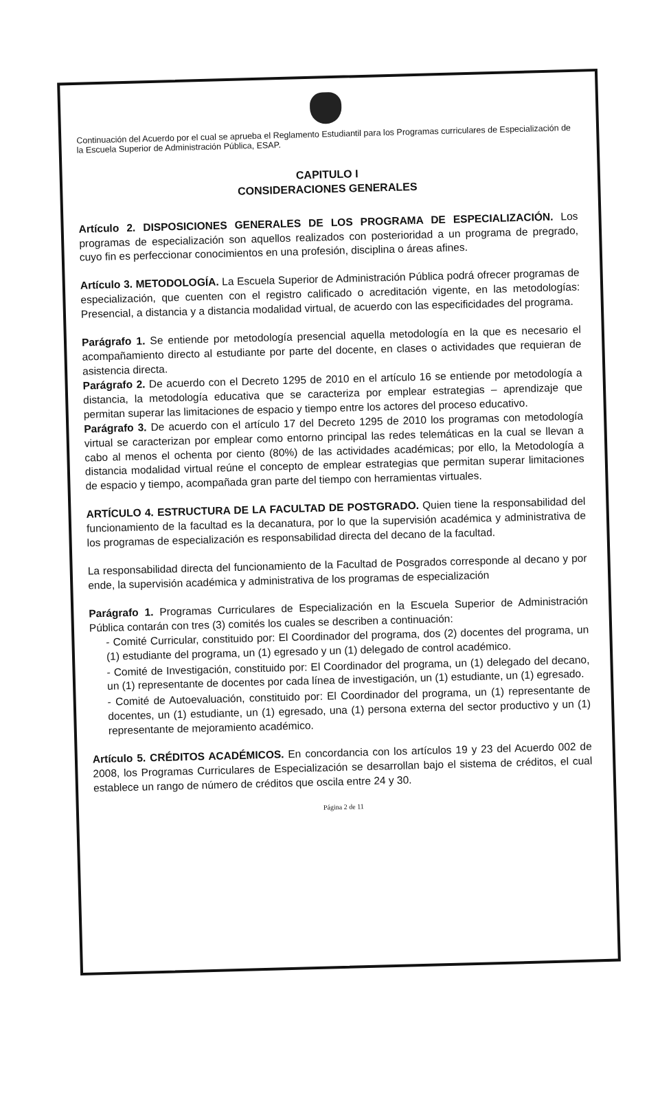Continuación del Acuerdo por el cual se aprueba el Reglamento Estudiantil para los Programas curriculares de Especialización de la Escuela Superior de Administración Pública, ESAP.
CAPITULO I
CONSIDERACIONES GENERALES
Artículo 2. DISPOSICIONES GENERALES DE LOS PROGRAMA DE ESPECIALIZACIÓN. Los programas de especialización son aquellos realizados con posterioridad a un programa de pregrado, cuyo fin es perfeccionar conocimientos en una profesión, disciplina o áreas afines.
Artículo 3. METODOLOGÍA. La Escuela Superior de Administración Pública podrá ofrecer programas de especialización, que cuenten con el registro calificado o acreditación vigente, en las metodologías: Presencial, a distancia y a distancia modalidad virtual, de acuerdo con las especificidades del programa.
Parágrafo 1. Se entiende por metodología presencial aquella metodología en la que es necesario el acompañamiento directo al estudiante por parte del docente, en clases o actividades que requieran de asistencia directa.
Parágrafo 2. De acuerdo con el Decreto 1295 de 2010 en el artículo 16 se entiende por metodología a distancia, la metodología educativa que se caracteriza por emplear estrategias – aprendizaje que permitan superar las limitaciones de espacio y tiempo entre los actores del proceso educativo.
Parágrafo 3. De acuerdo con el artículo 17 del Decreto 1295 de 2010 los programas con metodología virtual se caracterizan por emplear como entorno principal las redes telemáticas en la cual se llevan a cabo al menos el ochenta por ciento (80%) de las actividades académicas; por ello, la Metodología a distancia modalidad virtual reúne el concepto de emplear estrategias que permitan superar limitaciones de espacio y tiempo, acompañada gran parte del tiempo con herramientas virtuales.
ARTÍCULO 4. ESTRUCTURA DE LA FACULTAD DE POSTGRADO. Quien tiene la responsabilidad del funcionamiento de la facultad es la decanatura, por lo que la supervisión académica y administrativa de los programas de especialización es responsabilidad directa del decano de la facultad.
La responsabilidad directa del funcionamiento de la Facultad de Posgrados corresponde al decano y por ende, la supervisión académica y administrativa de los programas de especialización
Parágrafo 1. Programas Curriculares de Especialización en la Escuela Superior de Administración Pública contarán con tres (3) comités los cuales se describen a continuación:
- Comité Curricular, constituido por: El Coordinador del programa, dos (2) docentes del programa, un (1) estudiante del programa, un (1) egresado y un (1) delegado de control académico.
- Comité de Investigación, constituido por: El Coordinador del programa, un (1) delegado del decano, un (1) representante de docentes por cada línea de investigación, un (1) estudiante, un (1) egresado.
- Comité de Autoevaluación, constituido por: El Coordinador del programa, un (1) representante de docentes, un (1) estudiante, un (1) egresado, una (1) persona externa del sector productivo y un (1) representante de mejoramiento académico.
Artículo 5. CRÉDITOS ACADÉMICOS. En concordancia con los artículos 19 y 23 del Acuerdo 002 de 2008, los Programas Curriculares de Especialización se desarrollan bajo el sistema de créditos, el cual establece un rango de número de créditos que oscila entre 24 y 30.
Página 2 de 11